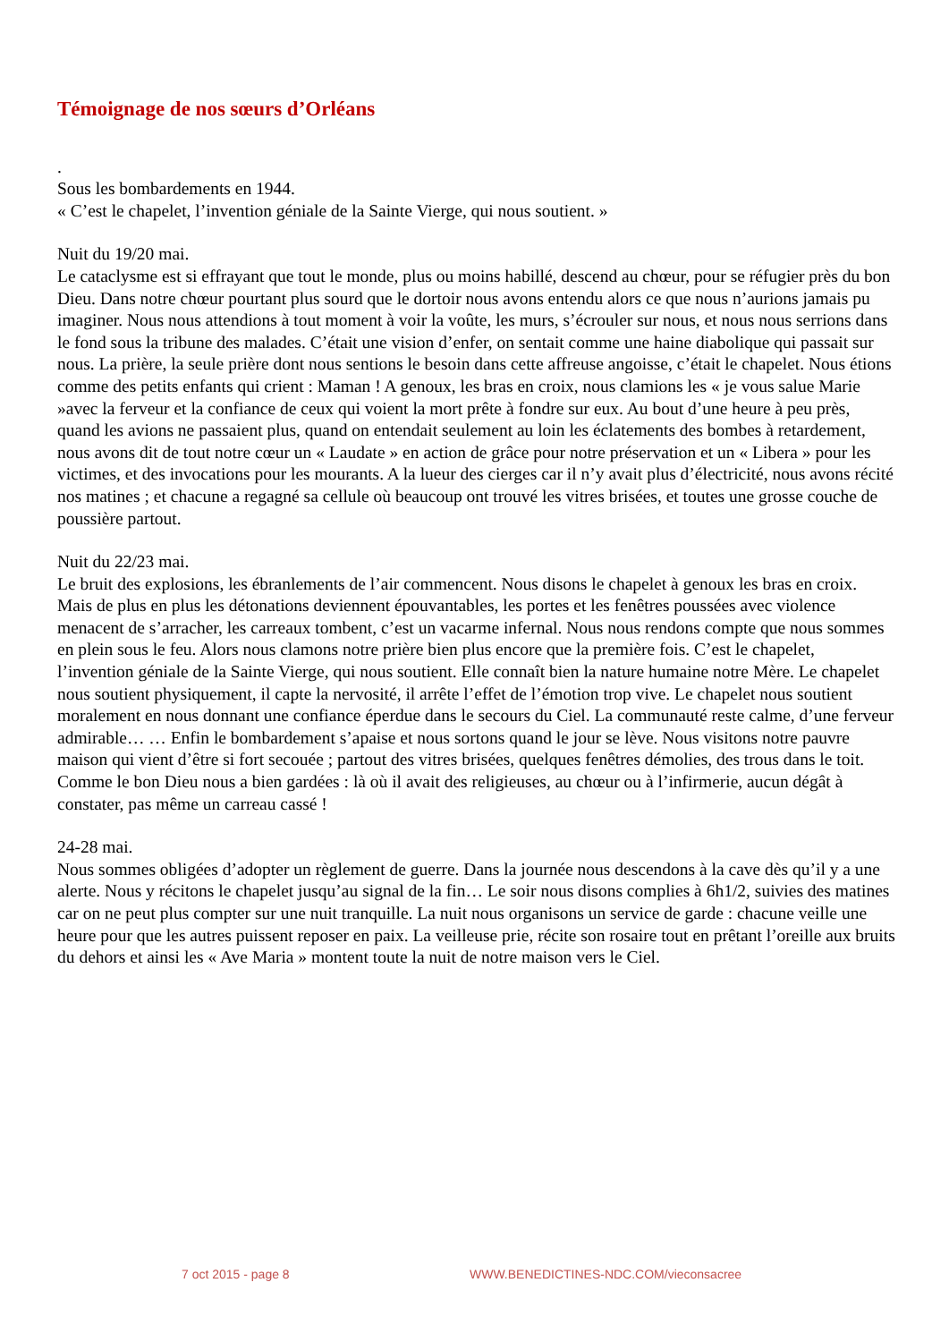Témoignage de nos sœurs d’Orléans
.
Sous les bombardements en 1944.
« C’est le chapelet, l’invention géniale de la Sainte Vierge, qui nous soutient. »
Nuit du 19/20 mai.
Le cataclysme est si effrayant que tout le monde, plus ou moins habillé, descend au chœur, pour se réfugier près du bon Dieu. Dans notre chœur pourtant plus sourd que le dortoir nous avons entendu alors ce que nous n’aurions jamais pu imaginer. Nous nous attendions à tout moment à voir la voûte, les murs, s’écrouler sur nous, et nous nous serrions dans le fond sous la tribune des malades. C’était une vision d’enfer, on sentait comme une haine diabolique qui passait sur nous. La prière, la seule prière dont nous sentions le besoin dans cette affreuse angoisse, c’était le chapelet. Nous étions comme des petits enfants qui crient : Maman ! A genoux, les bras en croix, nous clamions les « je vous salue Marie »avec la ferveur et la confiance de ceux qui voient la mort prête à fondre sur eux. Au bout d’une heure à peu près, quand les avions ne passaient plus, quand on entendait seulement au loin les éclatements des bombes à retardement, nous avons dit de tout notre cœur un « Laudate » en action de grâce pour notre préservation et un « Libera » pour les victimes, et des invocations pour les mourants. A la lueur des cierges car il n’y avait plus d’électricité, nous avons récité nos matines ; et chacune a regagné sa cellule où beaucoup ont trouvé les vitres brisées, et toutes une grosse couche de poussière partout.
Nuit du 22/23 mai.
Le bruit des explosions, les ébranlements de l’air commencent. Nous disons le chapelet à genoux les bras en croix. Mais de plus en plus les détonations deviennent épouvantables, les portes et les fenêtres poussées avec violence menacent de s’arracher, les carreaux tombent, c’est un vacarme infernal. Nous nous rendons compte que nous sommes en plein sous le feu. Alors nous clamons notre prière bien plus encore que la première fois. C’est le chapelet, l’invention géniale de la Sainte Vierge, qui nous soutient. Elle connaît bien la nature humaine notre Mère. Le chapelet nous soutient physiquement, il capte la nervosité, il arrête l’effet de l’émotion trop vive. Le chapelet nous soutient moralement en nous donnant une confiance éperdue dans le secours du Ciel. La communauté reste calme, d’une ferveur admirable… … Enfin le bombardement s’apaise et nous sortons quand le jour se lève. Nous visitons notre pauvre maison qui vient d’être si fort secouée ; partout des vitres brisées, quelques fenêtres démolies, des trous dans le toit. Comme le bon Dieu nous a bien gardées : là où il avait des religieuses, au chœur ou à l’infirmerie, aucun dégât à constater, pas même un carreau cassé !
24-28 mai.
Nous sommes obligées d’adopter un règlement de guerre. Dans la journée nous descendons à la cave dès qu’il y a une alerte. Nous y récitons le chapelet jusqu’au signal de la fin… Le soir nous disons complies à 6h1/2, suivies des matines car on ne peut plus compter sur une nuit tranquille. La nuit nous organisons un service de garde : chacune veille une heure pour que les autres puissent reposer en paix. La veilleuse prie, récite son rosaire tout en prêtant l’oreille aux bruits du dehors et ainsi les « Ave Maria » montent toute la nuit de notre maison vers le Ciel.
7 oct 2015 - page 8 WWW.BENEDICTINES-NDC.COM/vieconsacree